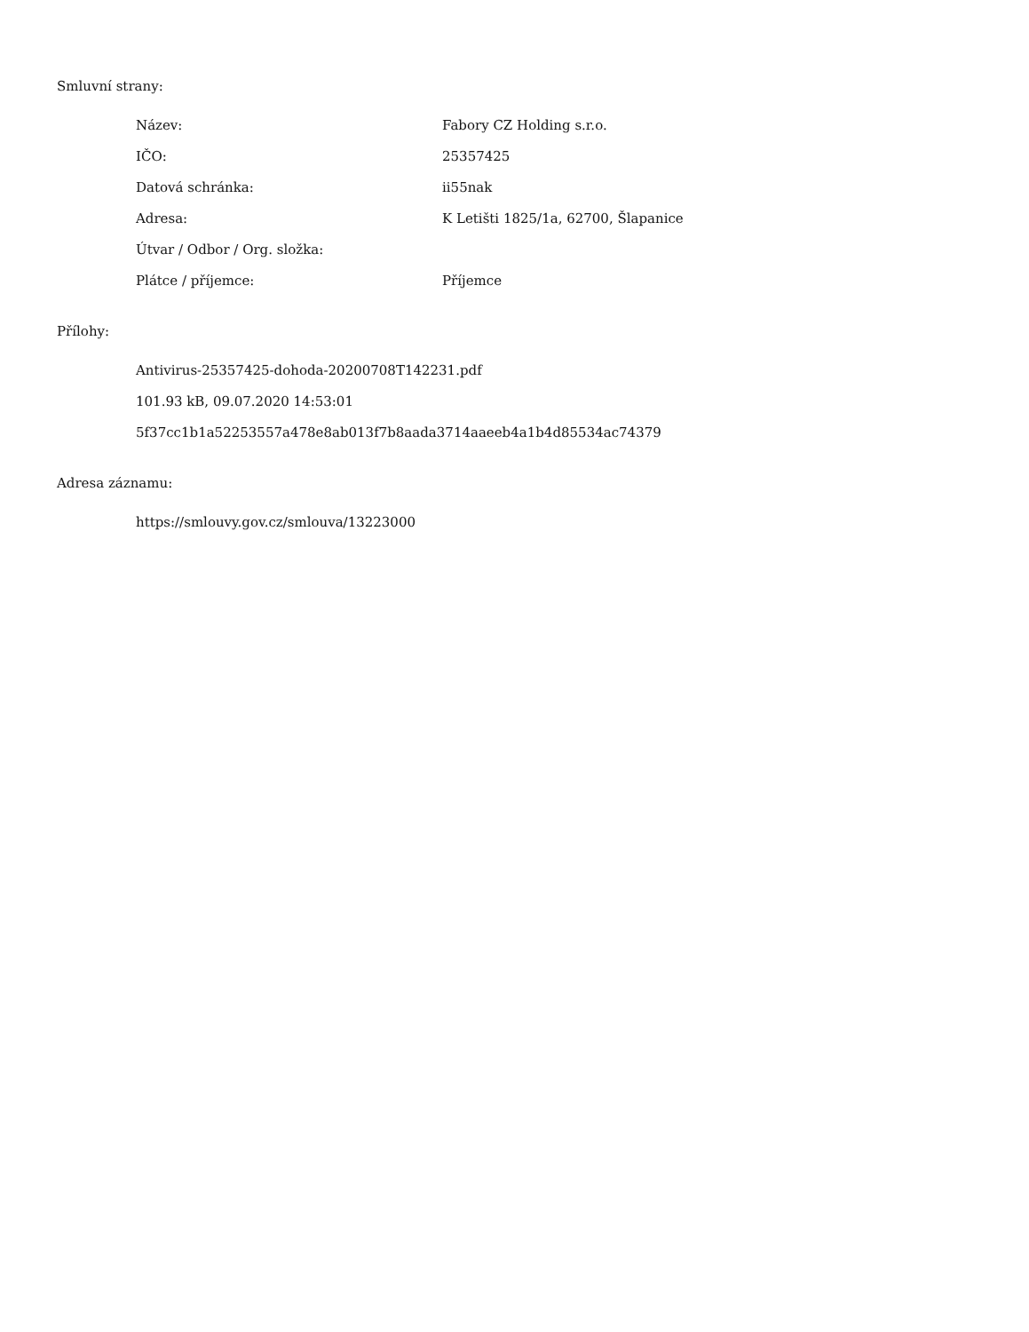Smluvní strany:
| Název: | Fabory CZ Holding s.r.o. |
| IČO: | 25357425 |
| Datová schránka: | ii55nak |
| Adresa: | K Letišti 1825/1a, 62700, Šlapanice |
| Útvar / Odbor / Org. složka: | |
| Plátce / příjemce: | Příjemce |
Přílohy:
Antivirus-25357425-dohoda-20200708T142231.pdf
101.93 kB, 09.07.2020 14:53:01
5f37cc1b1a52253557a478e8ab013f7b8aada3714aaeeb4a1b4d85534ac74379
Adresa záznamu:
https://smlouvy.gov.cz/smlouva/13223000